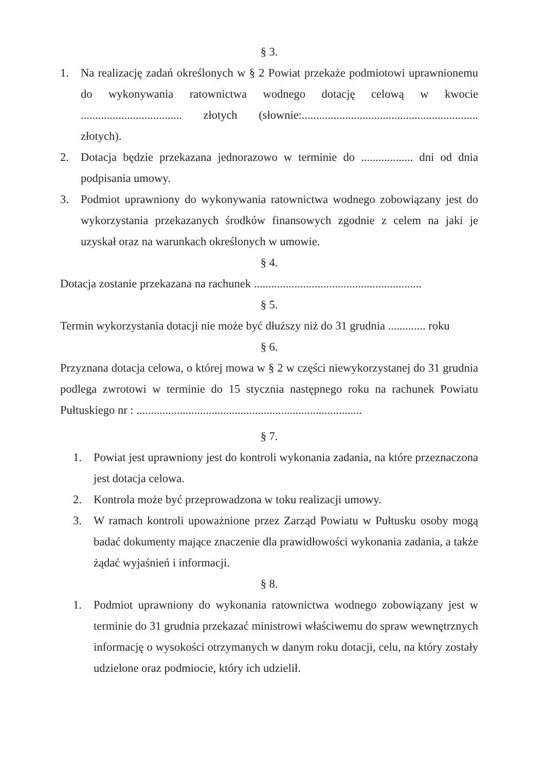§ 3.
1. Na realizację zadań określonych w § 2 Powiat przekaże podmiotowi uprawnionemu do wykonywania ratownictwa wodnego dotację celową w kwocie ................................... złotych (słownie:............................................................. złotych).
2. Dotacja będzie przekazana jednorazowo w terminie do .................. dni od dnia podpisania umowy.
3. Podmiot uprawniony do wykonywania ratownictwa wodnego zobowiązany jest do wykorzystania przekazanych środków finansowych zgodnie z celem na jaki je uzyskał oraz na warunkach określonych w umowie.
§ 4.
Dotacja zostanie przekazana na rachunek ..........................................................
§ 5.
Termin wykorzystania dotacji nie może być dłuższy niż do 31 grudnia ............. roku
§ 6.
Przyznana dotacja celowa, o której mowa w § 2 w części niewykorzystanej do 31 grudnia podlega zwrotowi w terminie do 15 stycznia następnego roku na rachunek Powiatu Pułtuskiego nr : ..............................................................................
§ 7.
1. Powiat jest uprawniony jest do kontroli wykonania zadania, na które przeznaczona jest dotacja celowa.
2. Kontrola może być przeprowadzona w toku realizacji umowy.
3. W ramach kontroli upoważnione przez Zarząd Powiatu w Pułtusku osoby mogą badać dokumenty mające znaczenie dla prawidłowości wykonania zadania, a także żądać wyjaśnień i informacji.
§ 8.
1. Podmiot uprawniony do wykonania ratownictwa wodnego zobowiązany jest w terminie do 31 grudnia przekazać ministrowi właściwemu do spraw wewnętrznych informację o wysokości otrzymanych w danym roku dotacji, celu, na który zostały udzielone oraz podmiocie, który ich udzielił.